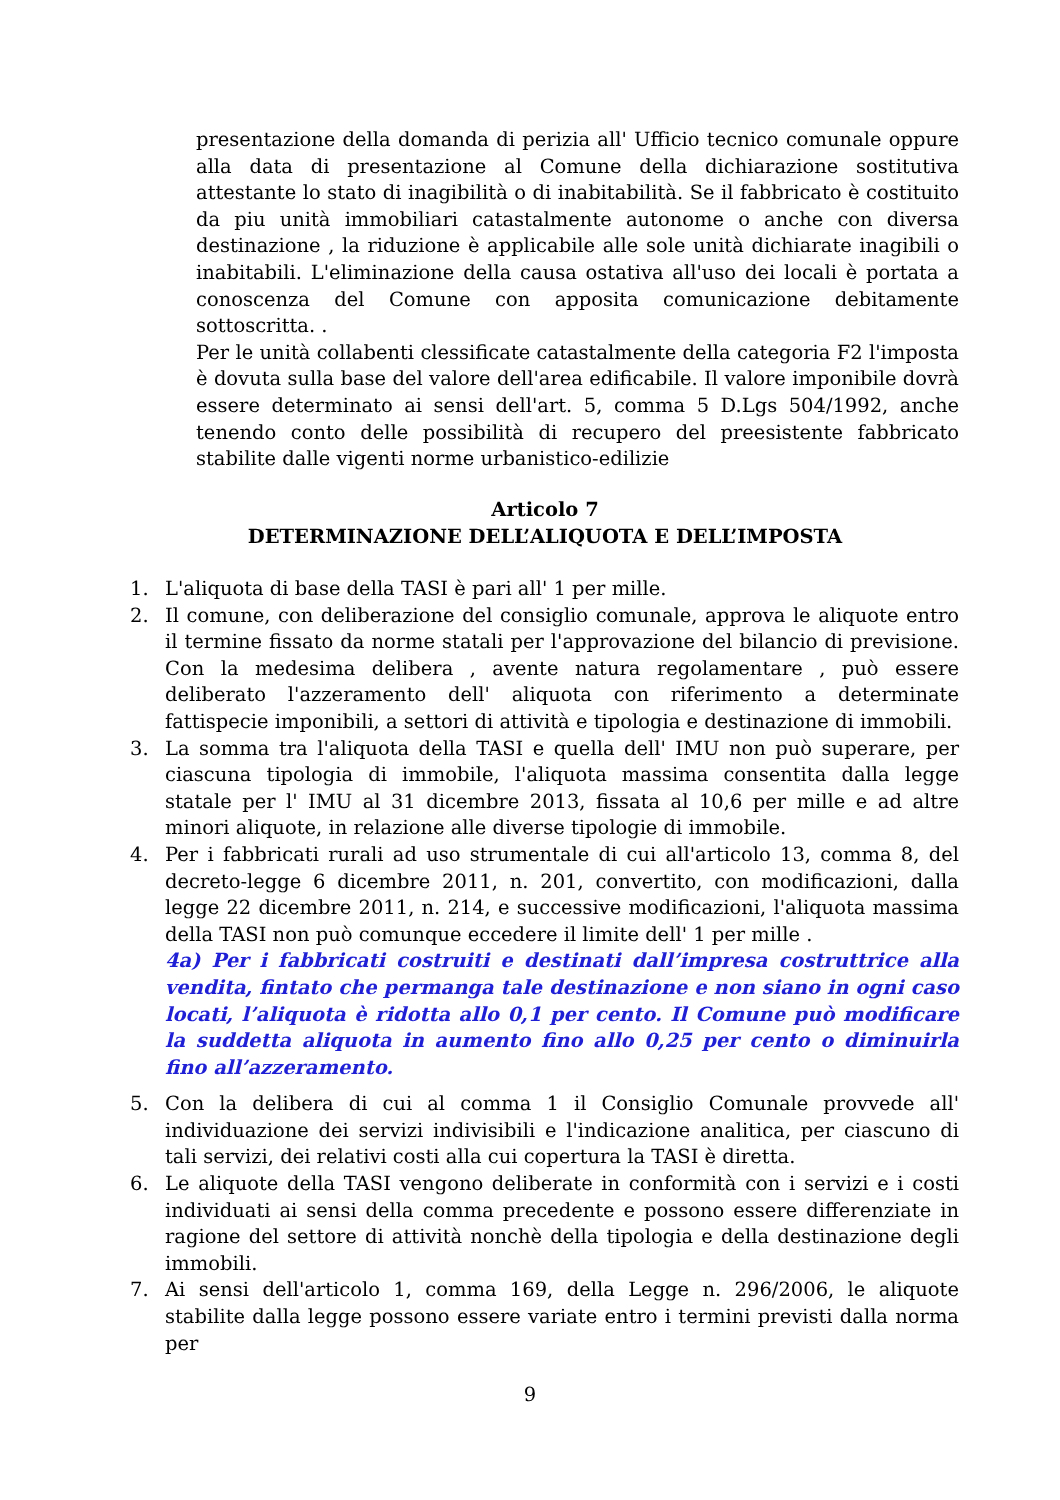presentazione della domanda di perizia all' Ufficio tecnico comunale oppure alla data di presentazione al Comune della dichiarazione sostitutiva attestante lo stato di inagibilità o di inabitabilità. Se il fabbricato è costituito da piu unità immobiliari catastalmente autonome o anche con diversa destinazione , la riduzione è applicabile alle sole unità dichiarate inagibili o inabitabili. L'eliminazione della causa ostativa all'uso dei locali è portata a conoscenza del Comune con apposita comunicazione debitamente sottoscritta. .
Per le unità collabenti clessificate catastalmente della categoria F2 l'imposta è dovuta sulla base del valore dell'area edificabile. Il valore imponibile dovrà essere determinato ai sensi dell'art. 5, comma 5 D.Lgs 504/1992, anche tenendo conto delle possibilità di recupero del preesistente fabbricato stabilite dalle vigenti norme urbanistico-edilizie
Articolo 7
DETERMINAZIONE DELL’ALIQUOTA E DELL’IMPOSTA
1. L'aliquota di base della TASI è pari all' 1 per mille.
2. Il comune, con deliberazione del consiglio comunale, approva le aliquote entro il termine fissato da norme statali per l'approvazione del bilancio di previsione. Con la medesima delibera , avente natura regolamentare , può essere deliberato l'azzeramento dell' aliquota con riferimento a determinate fattispecie imponibili, a settori di attività e tipologia e destinazione di immobili.
3. La somma tra l'aliquota della TASI e quella dell' IMU non può superare, per ciascuna tipologia di immobile, l'aliquota massima consentita dalla legge statale per l' IMU al 31 dicembre 2013, fissata al 10,6 per mille e ad altre minori aliquote, in relazione alle diverse tipologie di immobile.
4. Per i fabbricati rurali ad uso strumentale di cui all'articolo 13, comma 8, del decreto-legge 6 dicembre 2011, n. 201, convertito, con modificazioni, dalla legge 22 dicembre 2011, n. 214, e successive modificazioni, l'aliquota massima della TASI non può comunque eccedere il limite dell' 1 per mille .
4a) Per i fabbricati costruiti e destinati dall’impresa costruttrice alla vendita, fintato che permanga tale destinazione e non siano in ogni caso locati, l’aliquota è ridotta allo 0,1 per cento. Il Comune può modificare la suddetta aliquota in aumento fino allo 0,25 per cento o diminuirla fino all’azzeramento.
5. Con la delibera di cui al comma 1 il Consiglio Comunale provvede all' individuazione dei servizi indivisibili e l'indicazione analitica, per ciascuno di tali servizi, dei relativi costi alla cui copertura la TASI è diretta.
6. Le aliquote della TASI vengono deliberate in conformità con i servizi e i costi individuati ai sensi della comma precedente e possono essere differenziate in ragione del settore di attività nonchè della tipologia e della destinazione degli immobili.
7. Ai sensi dell'articolo 1, comma 169, della Legge n. 296/2006, le aliquote stabilite dalla legge possono essere variate entro i termini previsti dalla norma per
9